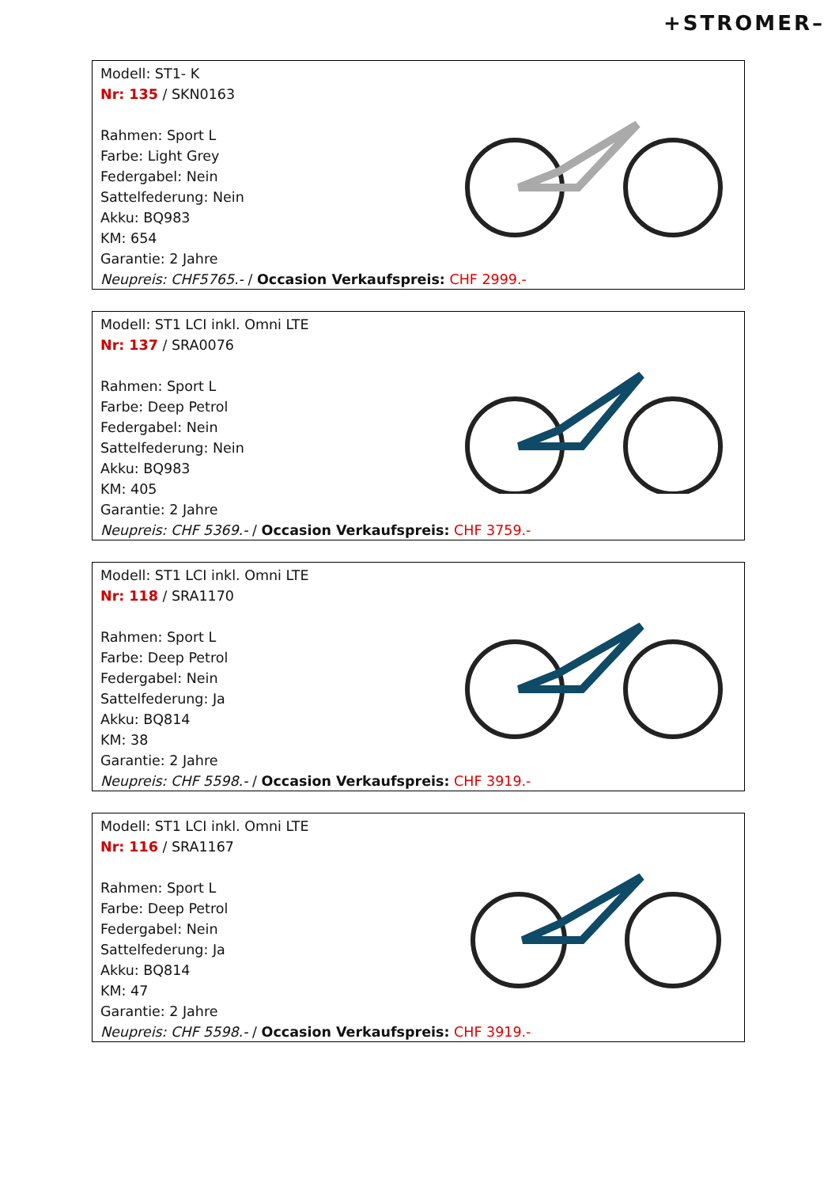+STROMER–
Modell: ST1- K
Nr: 135 / SKN0163
Rahmen: Sport L
Farbe: Light Grey
Federgabel: Nein
Sattelfederung: Nein
Akku: BQ983
KM: 654
Garantie: 2 Jahre
Neupreis: CHF5765.- / Occasion Verkaufspreis: CHF 2999.-
Modell: ST1 LCI inkl. Omni LTE
Nr: 137 / SRA0076
Rahmen: Sport L
Farbe: Deep Petrol
Federgabel: Nein
Sattelfederung: Nein
Akku: BQ983
KM: 405
Garantie: 2 Jahre
Neupreis: CHF 5369.- / Occasion Verkaufspreis: CHF 3759.-
Modell: ST1 LCI inkl. Omni LTE
Nr: 118 / SRA1170
Rahmen: Sport L
Farbe: Deep Petrol
Federgabel: Nein
Sattelfederung: Ja
Akku: BQ814
KM: 38
Garantie: 2 Jahre
Neupreis: CHF 5598.- / Occasion Verkaufspreis: CHF 3919.-
Modell: ST1 LCI inkl. Omni LTE
Nr: 116 / SRA1167
Rahmen: Sport L
Farbe: Deep Petrol
Federgabel: Nein
Sattelfederung: Ja
Akku: BQ814
KM: 47
Garantie: 2 Jahre
Neupreis: CHF 5598.- / Occasion Verkaufspreis: CHF 3919.-